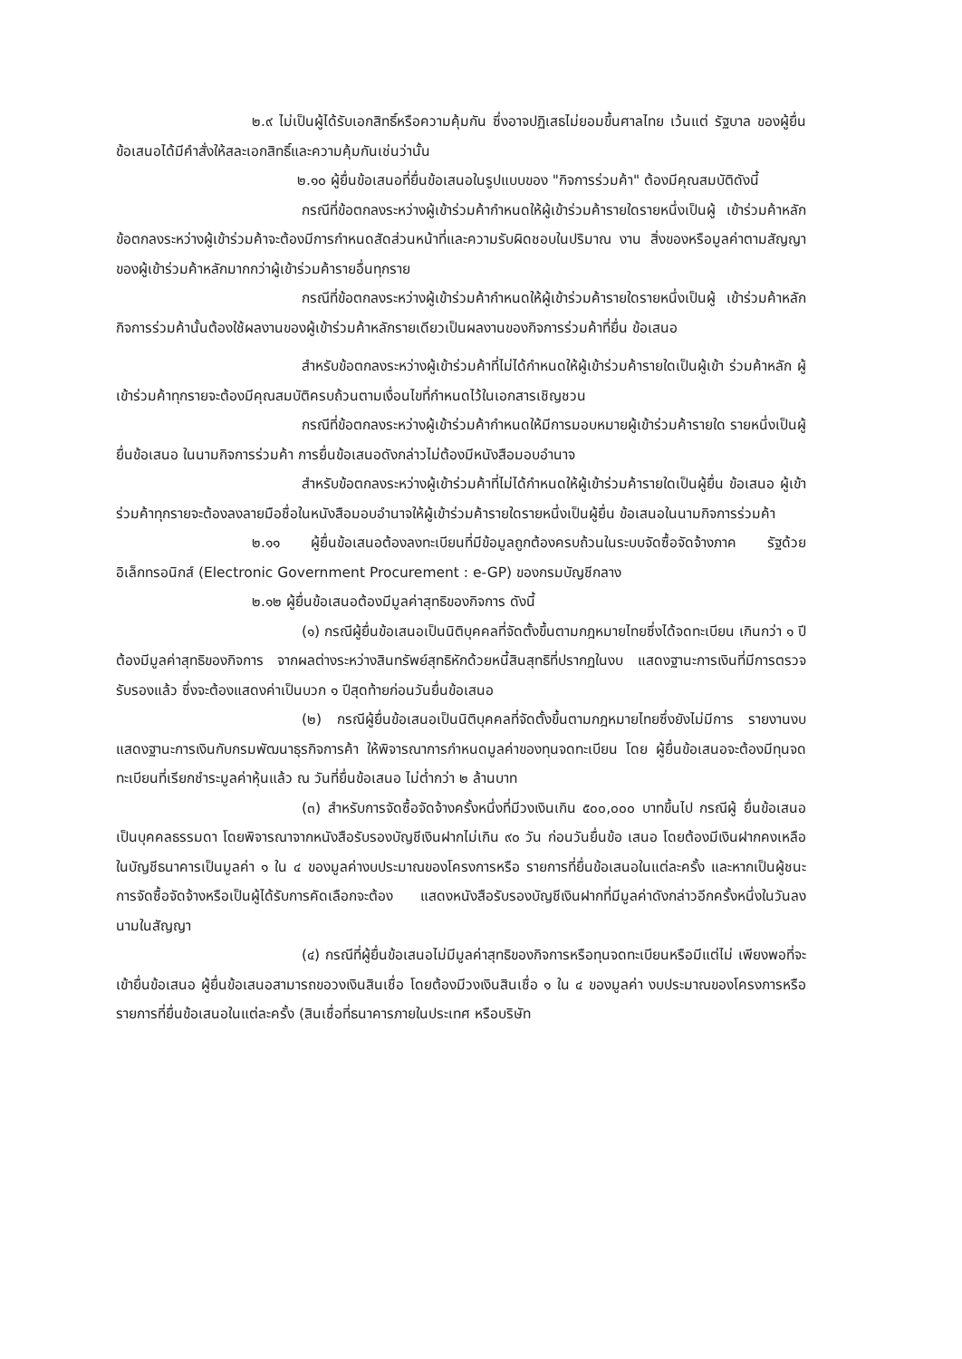๒.๙ ไม่เป็นผู้ได้รับเอกสิทธิ์หรือความคุ้มกัน ซึ่งอาจปฏิเสธไม่ยอมขึ้นศาลไทย เว้นแต่ รัฐบาล ของผู้ยื่นข้อเสนอได้มีคำสั่งให้สละเอกสิทธิ์และความคุ้มกันเช่นว่านั้น
๒.๑๐ ผู้ยื่นข้อเสนอที่ยื่นข้อเสนอในรูปแบบของ "กิจการร่วมค้า" ต้องมีคุณสมบัติดังนี้
กรณีที่ข้อตกลงระหว่างผู้เข้าร่วมค้ากำหนดให้ผู้เข้าร่วมค้ารายใดรายหนึ่งเป็นผู้ เข้าร่วมค้าหลัก ข้อตกลงระหว่างผู้เข้าร่วมค้าจะต้องมีการกำหนดสัดส่วนหน้าที่และความรับผิดชอบในปริมาณ งาน สิ่งของหรือมูลค่าตามสัญญาของผู้เข้าร่วมค้าหลักมากกว่าผู้เข้าร่วมค้ารายอื่นทุกราย
กรณีที่ข้อตกลงระหว่างผู้เข้าร่วมค้ากำหนดให้ผู้เข้าร่วมค้ารายใดรายหนึ่งเป็นผู้ เข้าร่วมค้าหลัก กิจการร่วมค้านั้นต้องใช้ผลงานของผู้เข้าร่วมค้าหลักรายเดียวเป็นผลงานของกิจการร่วมค้าที่ยื่น ข้อเสนอ
สำหรับข้อตกลงระหว่างผู้เข้าร่วมค้าที่ไม่ได้กำหนดให้ผู้เข้าร่วมค้ารายใดเป็นผู้เข้า ร่วมค้าหลัก ผู้เข้าร่วมค้าทุกรายจะต้องมีคุณสมบัติครบถ้วนตามเงื่อนไขที่กำหนดไว้ในเอกสารเชิญชวน
กรณีที่ข้อตกลงระหว่างผู้เข้าร่วมค้ากำหนดให้มีการมอบหมายผู้เข้าร่วมค้ารายใด รายหนึ่งเป็นผู้ยื่นข้อเสนอ ในนามกิจการร่วมค้า การยื่นข้อเสนอดังกล่าวไม่ต้องมีหนังสือมอบอำนาจ
สำหรับข้อตกลงระหว่างผู้เข้าร่วมค้าที่ไม่ได้กำหนดให้ผู้เข้าร่วมค้ารายใดเป็นผู้ยื่น ข้อเสนอ ผู้เข้าร่วมค้าทุกรายจะต้องลงลายมือชื่อในหนังสือมอบอำนาจให้ผู้เข้าร่วมค้ารายใดรายหนึ่งเป็นผู้ยื่น ข้อเสนอในนามกิจการร่วมค้า
๒.๑๑ ผู้ยื่นข้อเสนอต้องลงทะเบียนที่มีข้อมูลถูกต้องครบถ้วนในระบบจัดซื้อจัดจ้างภาค รัฐด้วยอิเล็กทรอนิกส์ (Electronic Government Procurement : e-GP) ของกรมบัญชีกลาง
๒.๑๒ ผู้ยื่นข้อเสนอต้องมีมูลค่าสุทธิของกิจการ ดังนี้
(๑) กรณีผู้ยื่นข้อเสนอเป็นนิติบุคคลที่จัดตั้งขึ้นตามกฎหมายไทยซึ่งได้จดทะเบียน เกินกว่า ๑ ปี ต้องมีมูลค่าสุทธิของกิจการ จากผลต่างระหว่างสินทรัพย์สุทธิหักด้วยหนี้สินสุทธิที่ปรากฏในงบ แสดงฐานะการเงินที่มีการตรวจรับรองแล้ว ซึ่งจะต้องแสดงค่าเป็นบวก ๑ ปีสุดท้ายก่อนวันยื่นข้อเสนอ
(๒) กรณีผู้ยื่นข้อเสนอเป็นนิติบุคคลที่จัดตั้งขึ้นตามกฎหมายไทยซึ่งยังไม่มีการ รายงานงบแสดงฐานะการเงินกับกรมพัฒนาธุรกิจการค้า ให้พิจารณาการกำหนดมูลค่าของทุนจดทะเบียน โดย ผู้ยื่นข้อเสนอจะต้องมีทุนจดทะเบียนที่เรียกชำระมูลค่าหุ้นแล้ว ณ วันที่ยื่นข้อเสนอ ไม่ต่ำกว่า ๒ ล้านบาท
(๓) สำหรับการจัดซื้อจัดจ้างครั้งหนึ่งที่มีวงเงินเกิน ๕๐๐,๐๐๐ บาทขึ้นไป กรณีผู้ ยื่นข้อเสนอเป็นบุคคลธรรมดา โดยพิจารณาจากหนังสือรับรองบัญชีเงินฝากไม่เกิน ๙๐ วัน ก่อนวันยื่นข้อ เสนอ โดยต้องมีเงินฝากคงเหลือในบัญชีธนาคารเป็นมูลค่า ๑ ใน ๔ ของมูลค่างบประมาณของโครงการหรือ รายการที่ยื่นข้อเสนอในแต่ละครั้ง และหากเป็นผู้ชนะการจัดซื้อจัดจ้างหรือเป็นผู้ได้รับการคัดเลือกจะต้อง แสดงหนังสือรับรองบัญชีเงินฝากที่มีมูลค่าดังกล่าวอีกครั้งหนึ่งในวันลงนามในสัญญา
(๔) กรณีที่ผู้ยื่นข้อเสนอไม่มีมูลค่าสุทธิของกิจการหรือทุนจดทะเบียนหรือมีแต่ไม่ เพียงพอที่จะเข้ายื่นข้อเสนอ ผู้ยื่นข้อเสนอสามารถขอวงเงินสินเชื่อ โดยต้องมีวงเงินสินเชื่อ ๑ ใน ๔ ของมูลค่า งบประมาณของโครงการหรือรายการที่ยื่นข้อเสนอในแต่ละครั้ง (สินเชื่อที่ธนาคารภายในประเทศ หรือบริษัท